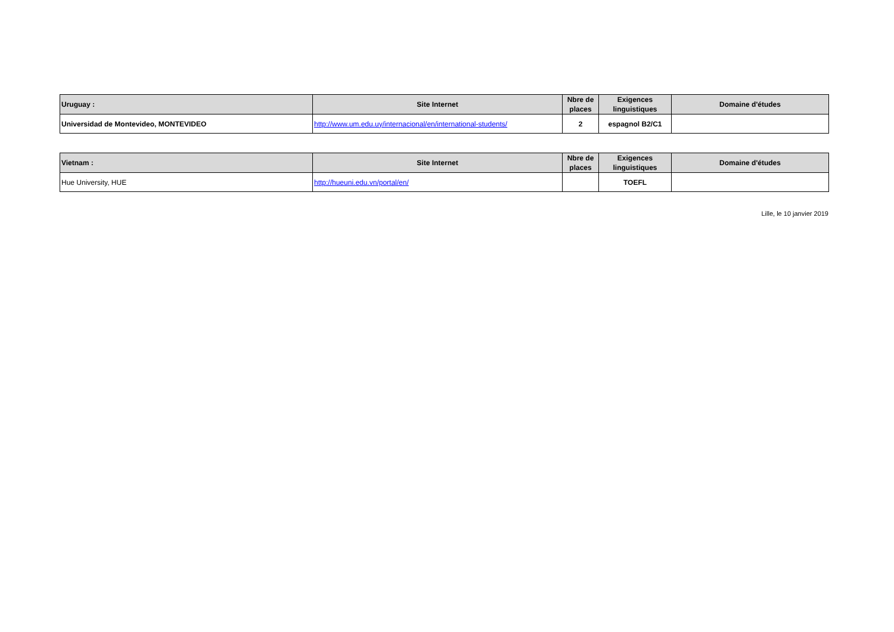| Uruguay : | Site Internet | Nbre de places | Exigences linguistiques | Domaine d'études |
| --- | --- | --- | --- | --- |
| Universidad de Montevideo, MONTEVIDEO | http://www.um.edu.uy/internacional/en/international-students/ | 2 | espagnol B2/C1 | |
| Vietnam : | Site Internet | Nbre de places | Exigences linguistiques | Domaine d'études |
| --- | --- | --- | --- | --- |
| Hue University, HUE | http://hueuni.edu.vn/portal/en/ | | TOEFL | |
Lille, le 10 janvier 2019